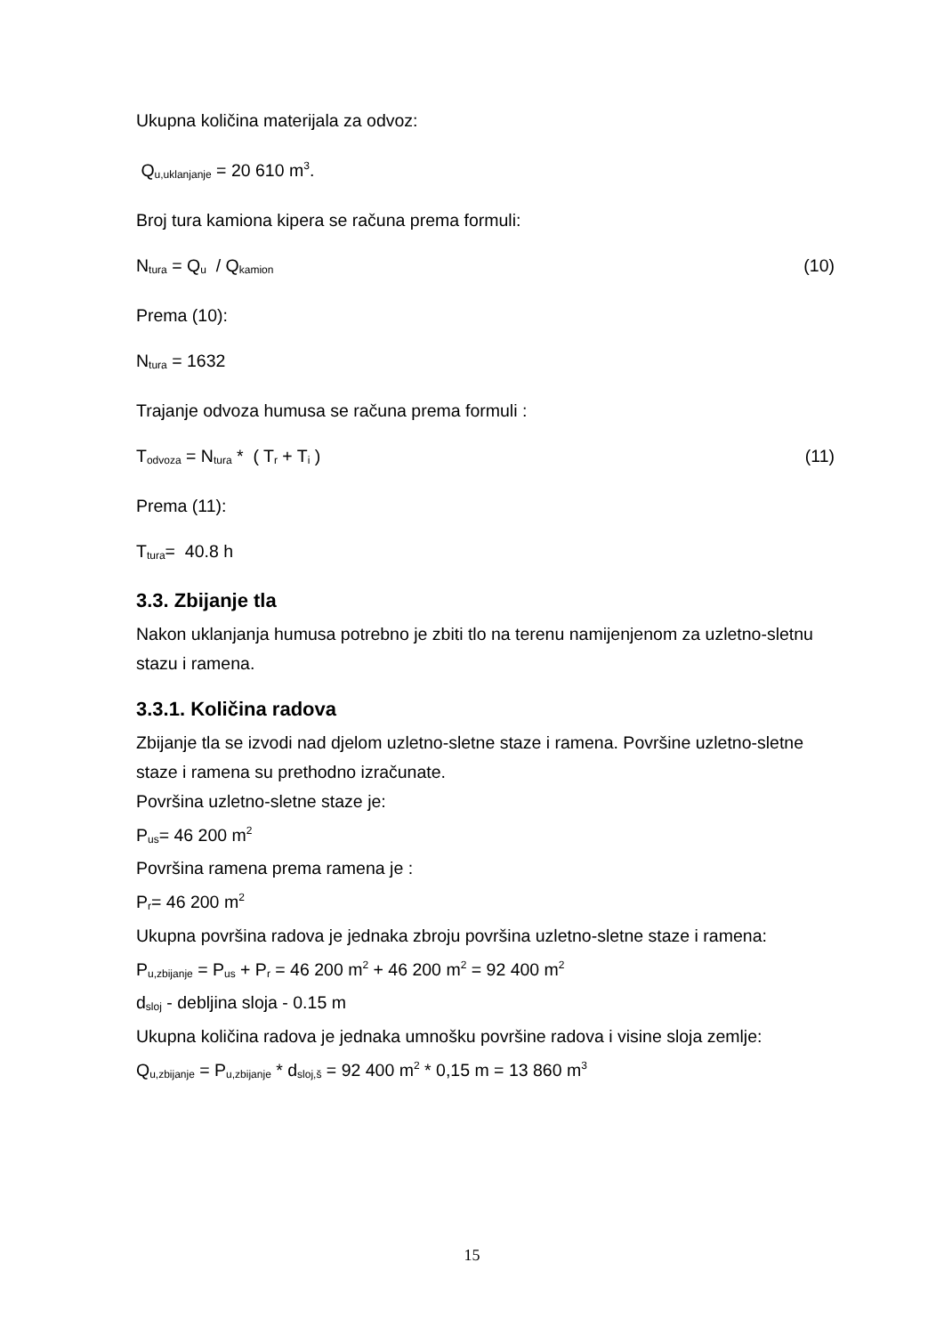Ukupna količina materijala za odvoz:
Q<sub>u,uklanjanje</sub> = 20 610 m<sup>3</sup>.
Broj tura kamiona kipera se računa prema formuli:
N<sub>tura</sub> = Q<sub>u</sub> / Q<sub>kamion</sub> (10)
Prema (10):
N<sub>tura</sub> = 1632
Trajanje odvoza humusa se računa prema formuli :
T<sub>odvoza</sub> = N<sub>tura</sub> * ( T<sub>r</sub> + T<sub>i</sub> ) (11)
Prema (11):
T<sub>tura</sub>= 40.8 h
3.3. Zbijanje tla
Nakon uklanjanja humusa potrebno je zbiti tlo na terenu namijenjenom za uzletno-sletnu stazu i ramena.
3.3.1. Količina radova
Zbijanje tla se izvodi nad djelom uzletno-sletne staze i ramena. Površine uzletno-sletne staze i ramena su prethodno izračunate.
Površina uzletno-sletne staze je:
P<sub>us</sub>= 46 200 m<sup>2</sup>
Površina ramena prema ramena je :
P<sub>r</sub>= 46 200 m<sup>2</sup>
Ukupna površina radova je jednaka zbroju površina uzletno-sletne staze i ramena:
P<sub>u,zbijanje</sub> = P<sub>us</sub> + P<sub>r</sub> = 46 200 m<sup>2</sup> + 46 200 m<sup>2</sup> = 92 400 m<sup>2</sup>
d<sub>sloj</sub> - debljina sloja - 0.15 m
Ukupna količina radova je jednaka umnošku površine radova i visine sloja zemlje:
Q<sub>u,zbijanje</sub> = P<sub>u,zbijanje</sub> * d<sub>sloj,š</sub> = 92 400 m<sup>2</sup> * 0,15 m = 13 860 m<sup>3</sup>
15